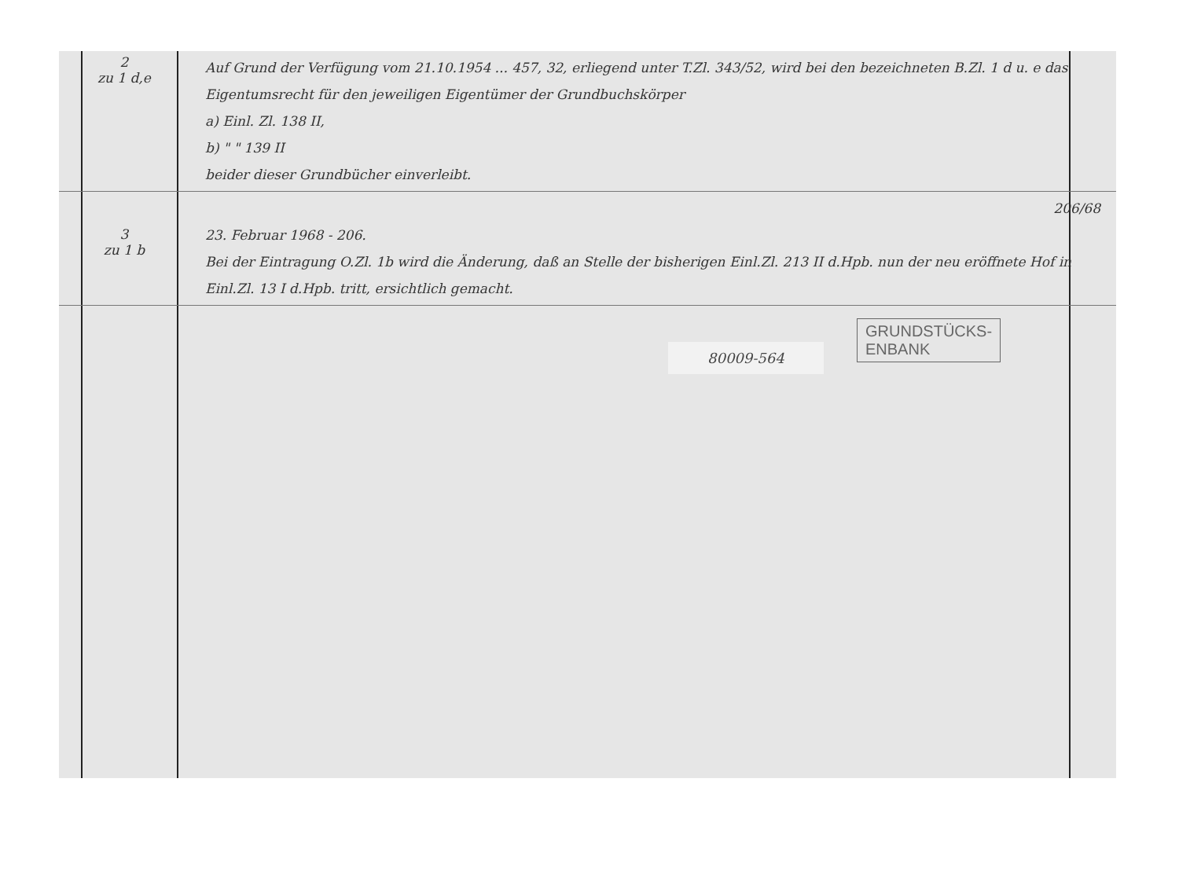2
zu 1 d,e
Auf Grund der Verfügung vom 21.10.1954 ... 457, 32, erliegend unter T.Zl. 343/52, wird bei den bezeichneten B.Zl. 1 d u. e das Eigentumsrecht für den jeweiligen Eigentümer der Grundbuchskörper
a) Einl. Zl. 138 II,
b) " " 139 II
beider dieser Grundbücher einverleibt.
3
zu 1 b
206/68
23. Februar 1968 - 206.
Bei der Eintragung O.Zl. 1b wird die Änderung, daß an Stelle der bisherigen Einl.Zl. 213 II d.Hpb. nun der neu eröffnete Hof in Einl.Zl. 13 I d.Hpb. tritt, ersichtlich gemacht.
GRUNDSTÜCKS-
ENBANK
80009-564